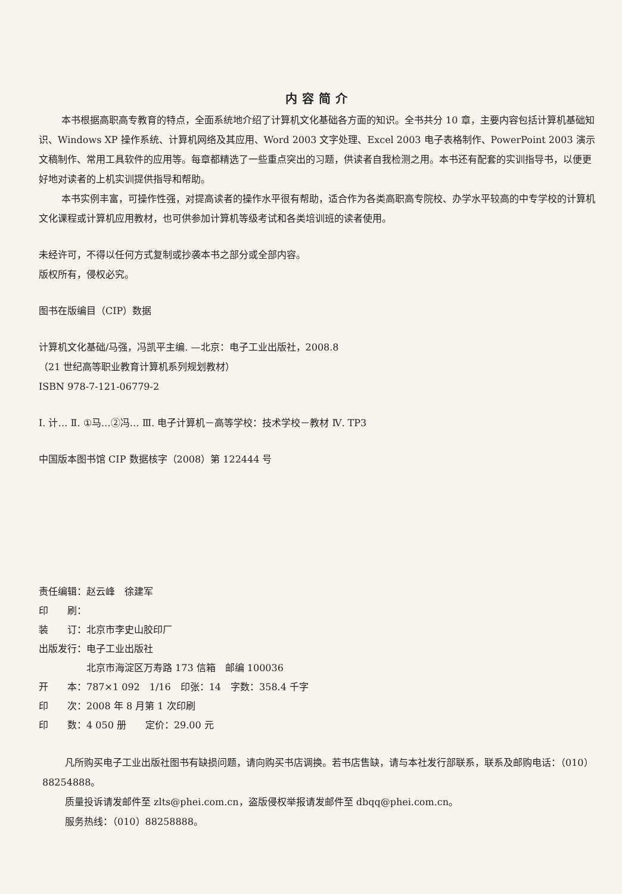内容简介
本书根据高职高专教育的特点，全面系统地介绍了计算机文化基础各方面的知识。全书共分 10 章，主要内容包括计算机基础知识、Windows XP 操作系统、计算机网络及其应用、Word 2003 文字处理、Excel 2003 电子表格制作、PowerPoint 2003 演示文稿制作、常用工具软件的应用等。每章都精选了一些重点突出的习题，供读者自我检测之用。本书还有配套的实训指导书，以便更好地对读者的上机实训提供指导和帮助。
本书实例丰富，可操作性强，对提高读者的操作水平很有帮助，适合作为各类高职高专院校、办学水平较高的中专学校的计算机文化课程或计算机应用教材，也可供参加计算机等级考试和各类培训班的读者使用。
未经许可，不得以任何方式复制或抄袭本书之部分或全部内容。
版权所有，侵权必究。
图书在版编目（CIP）数据
计算机文化基础/马强，冯凯平主编. —北京：电子工业出版社，2008.8
（21 世纪高等职业教育计算机系列规划教材）
ISBN 978-7-121-06779-2
Ⅰ. 计… Ⅱ. ①马…②冯… Ⅲ. 电子计算机－高等学校：技术学校－教材 Ⅳ. TP3
中国版本图书馆 CIP 数据核字（2008）第 122444 号
责任编辑：赵云峰　徐建军
印　　刷：
装　　订：北京市李史山胶印厂
出版发行：电子工业出版社
　　　　　北京市海淀区万寿路 173 信箱　邮编 100036
开　　本：787×1 092　1/16　印张：14　字数：358.4 千字
印　　次：2008 年 8 月第 1 次印刷
印　　数：4 050 册　　定价：29.00 元
凡所购买电子工业出版社图书有缺损问题，请向购买书店调换。若书店售缺，请与本社发行部联系，联系及邮购电话：（010）88254888。
质量投诉请发邮件至 zlts@phei.com.cn，盗版侵权举报请发邮件至 dbqq@phei.com.cn。
服务热线：（010）88258888。